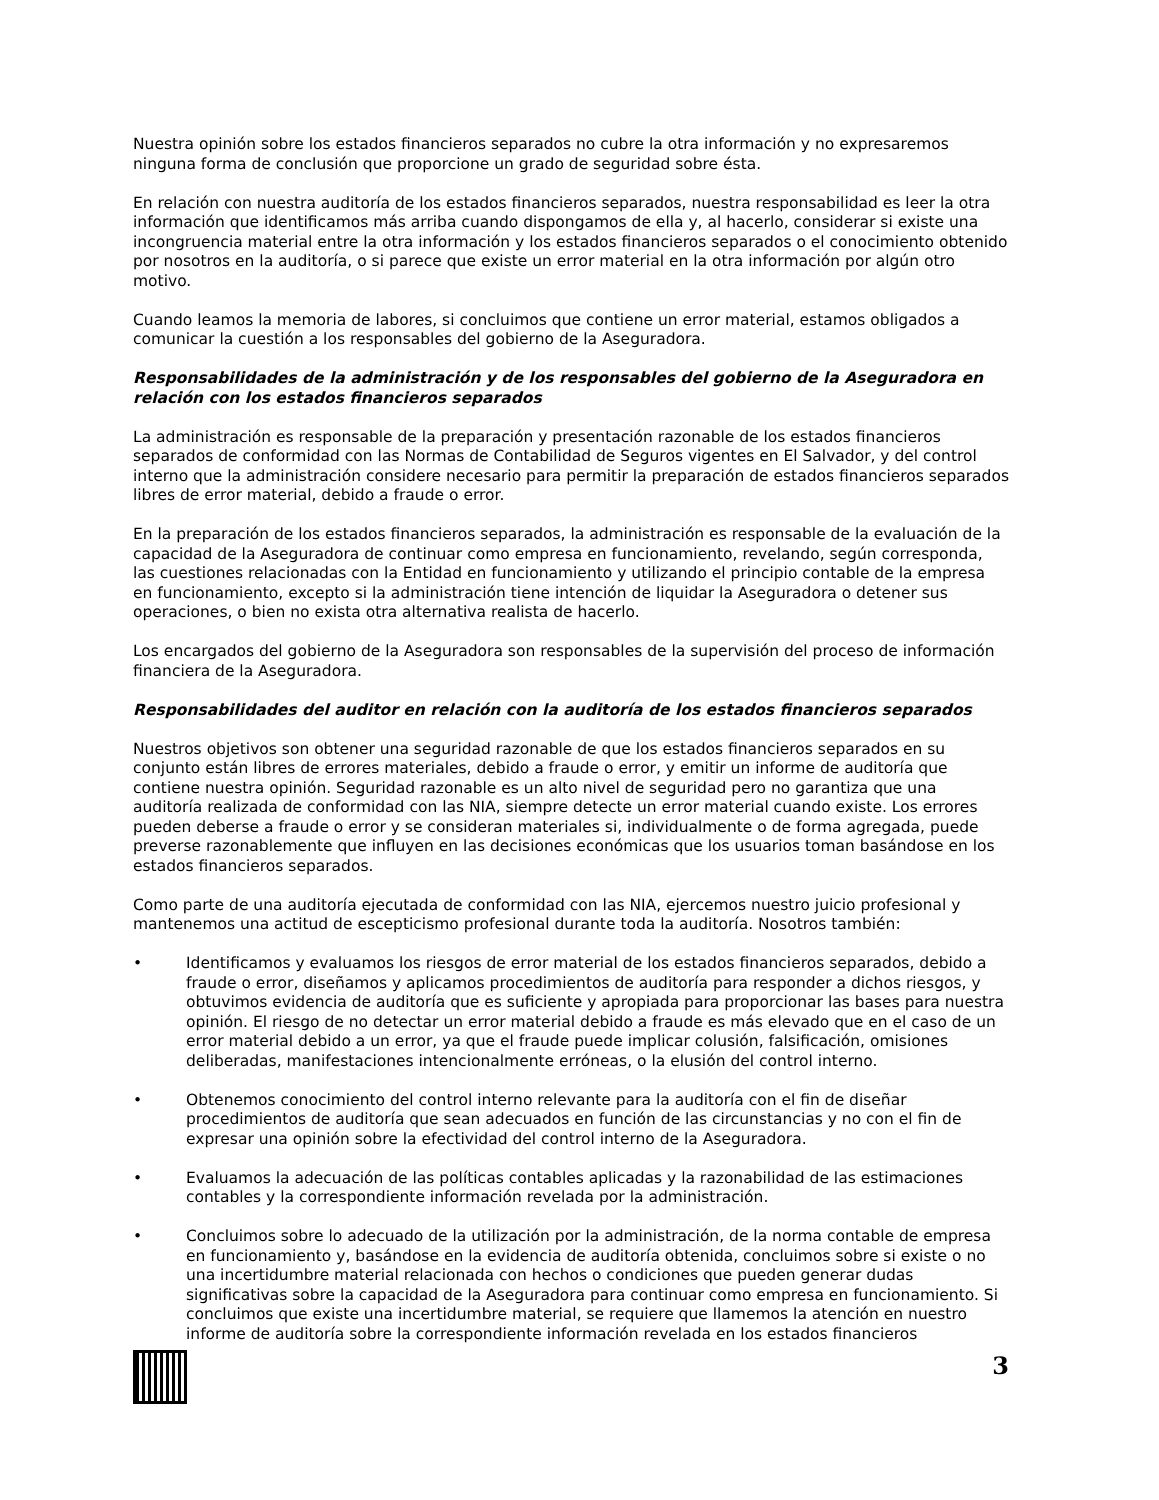Nuestra opinión sobre los estados financieros separados no cubre la otra información y no expresaremos ninguna forma de conclusión que proporcione un grado de seguridad sobre ésta.
En relación con nuestra auditoría de los estados financieros separados, nuestra responsabilidad es leer la otra información que identificamos más arriba cuando dispongamos de ella y, al hacerlo, considerar si existe una incongruencia material entre la otra información y los estados financieros separados o el conocimiento obtenido por nosotros en la auditoría, o si parece que existe un error material en la otra información por algún otro motivo.
Cuando leamos la memoria de labores, si concluimos que contiene un error material, estamos obligados a comunicar la cuestión a los responsables del gobierno de la Aseguradora.
Responsabilidades de la administración y de los responsables del gobierno de la Aseguradora en relación con los estados financieros separados
La administración es responsable de la preparación y presentación razonable de los estados financieros separados de conformidad con las Normas de Contabilidad de Seguros vigentes en El Salvador, y del control interno que la administración considere necesario para permitir la preparación de estados financieros separados libres de error material, debido a fraude o error.
En la preparación de los estados financieros separados, la administración es responsable de la evaluación de la capacidad de la Aseguradora de continuar como empresa en funcionamiento, revelando, según corresponda, las cuestiones relacionadas con la Entidad en funcionamiento y utilizando el principio contable de la empresa en funcionamiento, excepto si la administración tiene intención de liquidar la Aseguradora o detener sus operaciones, o bien no exista otra alternativa realista de hacerlo.
Los encargados del gobierno de la Aseguradora son responsables de la supervisión del proceso de información financiera de la Aseguradora.
Responsabilidades del auditor en relación con la auditoría de los estados financieros separados
Nuestros objetivos son obtener una seguridad razonable de que los estados financieros separados en su conjunto están libres de errores materiales, debido a fraude o error, y emitir un informe de auditoría que contiene nuestra opinión. Seguridad razonable es un alto nivel de seguridad pero no garantiza que una auditoría realizada de conformidad con las NIA, siempre detecte un error material cuando existe. Los errores pueden deberse a fraude o error y se consideran materiales si, individualmente o de forma agregada, puede preverse razonablemente que influyen en las decisiones económicas que los usuarios toman basándose en los estados financieros separados.
Como parte de una auditoría ejecutada de conformidad con las NIA, ejercemos nuestro juicio profesional y mantenemos una actitud de escepticismo profesional durante toda la auditoría. Nosotros también:
• Identificamos y evaluamos los riesgos de error material de los estados financieros separados, debido a fraude o error, diseñamos y aplicamos procedimientos de auditoría para responder a dichos riesgos, y obtuvimos evidencia de auditoría que es suficiente y apropiada para proporcionar las bases para nuestra opinión. El riesgo de no detectar un error material debido a fraude es más elevado que en el caso de un error material debido a un error, ya que el fraude puede implicar colusión, falsificación, omisiones deliberadas, manifestaciones intencionalmente erróneas, o la elusión del control interno.
• Obtenemos conocimiento del control interno relevante para la auditoría con el fin de diseñar procedimientos de auditoría que sean adecuados en función de las circunstancias y no con el fin de expresar una opinión sobre la efectividad del control interno de la Aseguradora.
• Evaluamos la adecuación de las políticas contables aplicadas y la razonabilidad de las estimaciones contables y la correspondiente información revelada por la administración.
• Concluimos sobre lo adecuado de la utilización por la administración, de la norma contable de empresa en funcionamiento y, basándose en la evidencia de auditoría obtenida, concluimos sobre si existe o no una incertidumbre material relacionada con hechos o condiciones que pueden generar dudas significativas sobre la capacidad de la Aseguradora para continuar como empresa en funcionamiento. Si concluimos que existe una incertidumbre material, se requiere que llamemos la atención en nuestro informe de auditoría sobre la correspondiente información revelada en los estados financieros
3